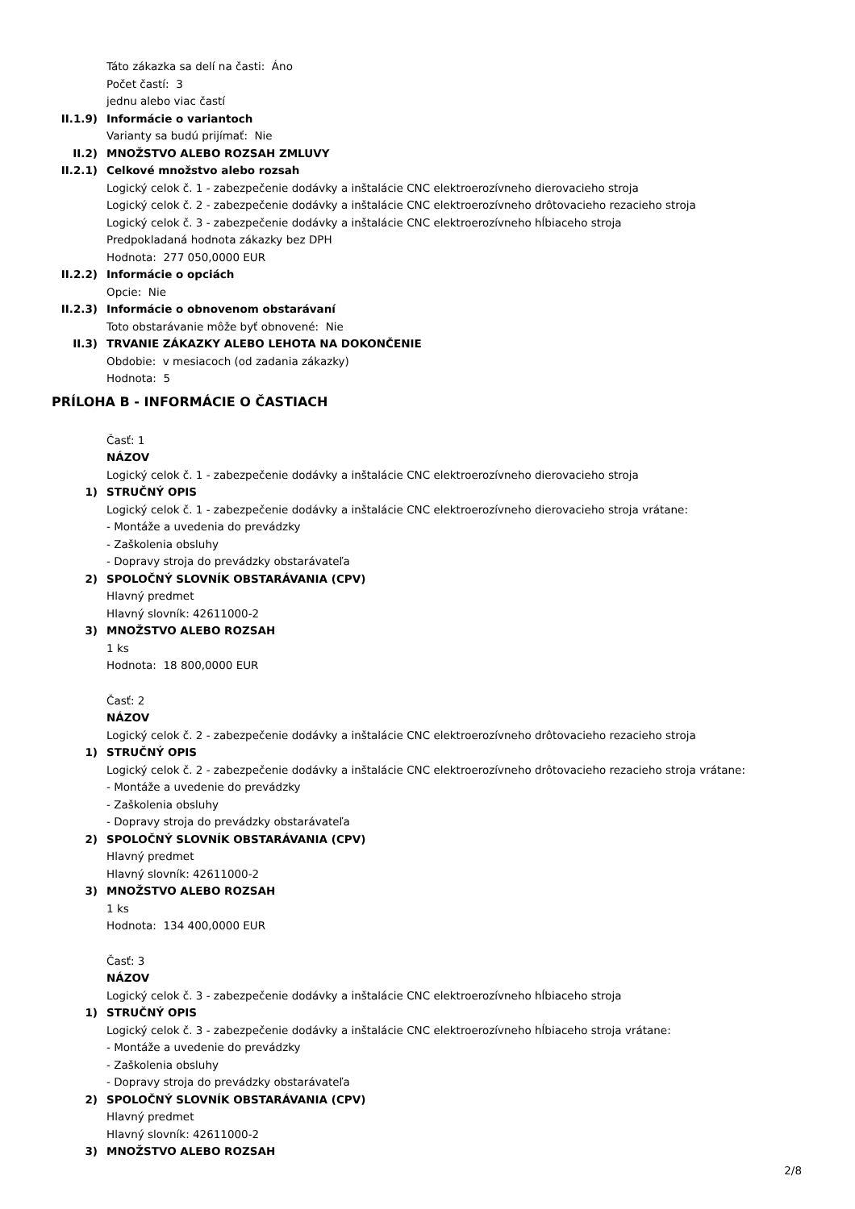Táto zákazka sa delí na časti: Áno
Počet častí: 3
jednu alebo viac častí
II.1.9) Informácie o variantoch
Varianty sa budú prijímať: Nie
II.2) MNOŽSTVO ALEBO ROZSAH ZMLUVY
II.2.1) Celkové množstvo alebo rozsah
Logický celok č. 1 - zabezpečenie dodávky a inštalácie CNC elektroerozívneho dierovacieho stroja
Logický celok č. 2 - zabezpečenie dodávky a inštalácie CNC elektroerozívneho drôtovacieho rezacieho stroja
Logický celok č. 3 - zabezpečenie dodávky a inštalácie CNC elektroerozívneho hĺbiaceho stroja
Predpokladaná hodnota zákazky bez DPH
Hodnota: 277 050,0000 EUR
II.2.2) Informácie o opciách
Opcie: Nie
II.2.3) Informácie o obnovenom obstarávaní
Toto obstarávanie môže byť obnovené: Nie
II.3) TRVANIE ZÁKAZKY ALEBO LEHOTA NA DOKONČENIE
Obdobie: v mesiacoch (od zadania zákazky)
Hodnota: 5
PRÍLOHA B - INFORMÁCIE O ČASTIACH
Časť: 1
NÁZOV
Logický celok č. 1 - zabezpečenie dodávky a inštalácie CNC elektroerozívneho dierovacieho stroja
1) STRUČNÝ OPIS
Logický celok č. 1 - zabezpečenie dodávky a inštalácie CNC elektroerozívneho dierovacieho stroja vrátane:
- Montáže a uvedenia do prevádzky
- Zaškolenia obsluhy
- Dopravy stroja do prevádzky obstarávateľa
2) SPOLOČNÝ SLOVNÍK OBSTARÁVANIA (CPV)
Hlavný predmet
Hlavný slovník: 42611000-2
3) MNOŽSTVO ALEBO ROZSAH
1 ks
Hodnota: 18 800,0000 EUR
Časť: 2
NÁZOV
Logický celok č. 2 - zabezpečenie dodávky a inštalácie CNC elektroerozívneho drôtovacieho rezacieho stroja
1) STRUČNÝ OPIS
Logický celok č. 2 - zabezpečenie dodávky a inštalácie CNC elektroerozívneho drôtovacieho rezacieho stroja vrátane:
- Montáže a uvedenie do prevádzky
- Zaškolenia obsluhy
- Dopravy stroja do prevádzky obstarávateľa
2) SPOLOČNÝ SLOVNÍK OBSTARÁVANIA (CPV)
Hlavný predmet
Hlavný slovník: 42611000-2
3) MNOŽSTVO ALEBO ROZSAH
1 ks
Hodnota: 134 400,0000 EUR
Časť: 3
NÁZOV
Logický celok č. 3 - zabezpečenie dodávky a inštalácie CNC elektroerozívneho hĺbiaceho stroja
1) STRUČNÝ OPIS
Logický celok č. 3 - zabezpečenie dodávky a inštalácie CNC elektroerozívneho hĺbiaceho stroja vrátane:
- Montáže a uvedenie do prevádzky
- Zaškolenia obsluhy
- Dopravy stroja do prevádzky obstarávateľa
2) SPOLOČNÝ SLOVNÍK OBSTARÁVANIA (CPV)
Hlavný predmet
Hlavný slovník: 42611000-2
3) MNOŽSTVO ALEBO ROZSAH
2/8